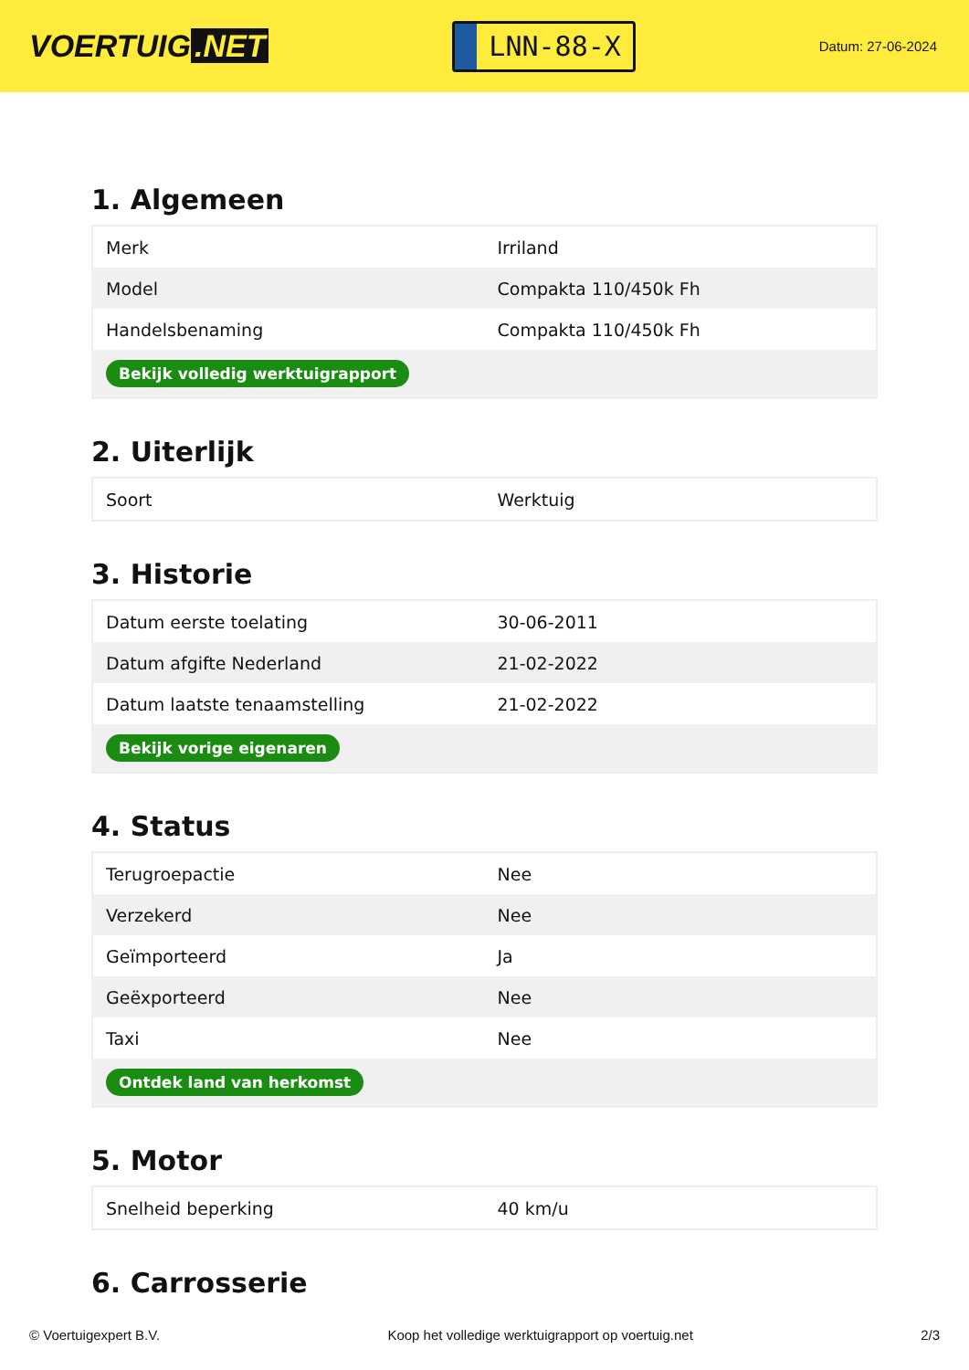VOERTUIG.NET
LNN-88-X
Datum: 27-06-2024
1. Algemeen
| Merk | Irriland |
| Model | Compakta 110/450k Fh |
| Handelsbenaming | Compakta 110/450k Fh |
| Bekijk volledig werktuigrapport | |
2. Uiterlijk
| Soort | Werktuig |
3. Historie
| Datum eerste toelating | 30-06-2011 |
| Datum afgifte Nederland | 21-02-2022 |
| Datum laatste tenaamstelling | 21-02-2022 |
| Bekijk vorige eigenaren | |
4. Status
| Terugroepactie | Nee |
| Verzekerd | Nee |
| Geïmporteerd | Ja |
| Geëxporteerd | Nee |
| Taxi | Nee |
| Ontdek land van herkomst | |
5. Motor
| Snelheid beperking | 40 km/u |
6. Carrosserie
© Voertuigexpert B.V. Koop het volledige werktuigrapport op voertuig.net 2/3